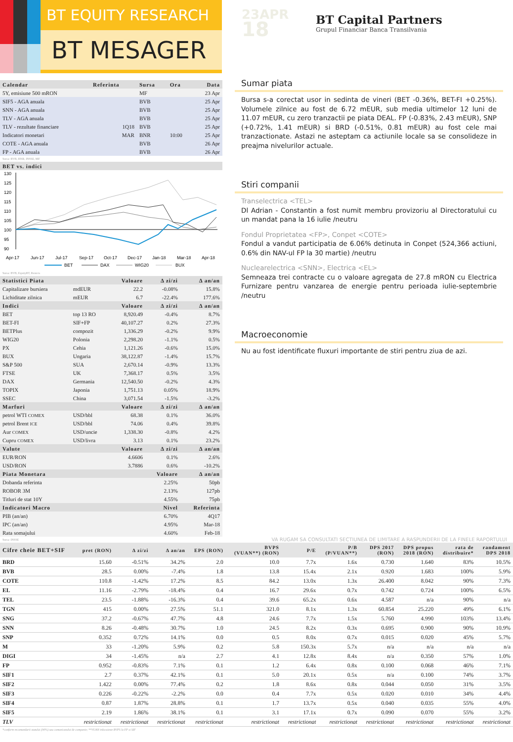BT EQUITY RESEARCH
BT MESAGER
23APR
18
BT Capital Partners
Grupul Financiar Banca Transilvania
| Calendar | Referinta | Sursa | Ora | Data |
| --- | --- | --- | --- | --- |
| 5Y, emisiune 500 mRON | | MF | | 23 Apr |
| SIF5 - AGA anuala | | BVB | | 25 Apr |
| SNN - AGA anuala | | BVB | | 25 Apr |
| TLV - AGA anuala | | BVB | | 25 Apr |
| TLV - rezultate financiare | 1Q18 | BVB | | 25 Apr |
| Indicatori monetari | MAR | BNR | 10:00 | 25 Apr |
| COTE - AGA anuala | | BVB | | 26 Apr |
| FP - AGA anuala | | BVB | | 26 Apr |
Sursa: BVB, BNR, INSSE, MF
| BET vs. indici |
| --- |
130
125
120
115
110
105
100
95
90
Apr-17
Jun-17
Jul-17
Sep-17
Oct-17
Dec-17
Jan-18
Mar-18
Apr-18
BET
DAX
WIG20
BUX
Sursa: BVB, EquityRT, Reuters
| Statistici Piata | | Valoare | Δ zi/zi | Δ an/an |
| --- | --- | --- | --- | --- |
| Capitalizare bursiera | mdEUR | 22.2 | -0.08% | 15.8% |
| Lichiditate zilnica | mEUR | 6.7 | -22.4% | 177.6% |
| Indici | | Valoare | Δ zi/zi | Δ an/an |
| BET | top 13 RO | 8,920.49 | -0.4% | 8.7% |
| BET-FI | SIF+FP | 40,107.27 | 0.2% | 27.3% |
| BETPlus | compozit | 1,336.29 | -0.2% | 9.9% |
| WIG20 | Polonia | 2,298.20 | -1.1% | 0.5% |
| PX | Cehia | 1,121.26 | -0.6% | 15.0% |
| BUX | Ungaria | 38,122.87 | -1.4% | 15.7% |
| S&P 500 | SUA | 2,670.14 | -0.9% | 13.3% |
| FTSE | UK | 7,368.17 | 0.5% | 3.5% |
| DAX | Germania | 12,540.50 | -0.2% | 4.3% |
| TOPIX | Japonia | 1,751.13 | 0.05% | 18.9% |
| SSEC | China | 3,071.54 | -1.5% | -3.2% |
| Marfuri | | Valoare | Δ zi/zi | Δ an/an |
| petrol WTI COMEX | USD/bbl | 68.38 | 0.1% | 36.0% |
| petrol Brent ICE | USD/bbl | 74.06 | 0.4% | 39.8% |
| Aur COMEX | USD/uncie | 1,338.30 | -0.8% | 4.2% |
| Cupru COMEX | USD/livra | 3.13 | 0.1% | 23.2% |
| Valute | | Valoare | Δ zi/zi | Δ an/an |
| EUR/RON | | 4.6606 | 0.1% | 2.6% |
| USD/RON | | 3.7886 | 0.6% | -10.2% |
| Piata Monetara | | | Valoare | Δ an/an |
| Dobanda referinta | | | 2.25% | 50pb |
| ROBOR 3M | | | 2.13% | 127pb |
| Titluri de stat 10Y | | | 4.55% | 75pb |
| Indicatori Macro | | | Nivel | Referinta |
| PIB (an/an) | | | 6.70% | 4Q17 |
| IPC (an/an) | | | 4.95% | Mar-18 |
| Rata somajului | | | 4.60% | Feb-18 |
Sumar piata
Bursa s-a corectat usor in sedinta de vineri (BET -0.36%, BET-FI +0.25%). Volumele zilnice au fost de 6.72 mEUR, sub media ultimelor 12 luni de 11.07 mEUR, cu zero tranzactii pe piata DEAL. FP (-0.83%, 2.43 mEUR), SNP (+0.72%, 1.41 mEUR) si BRD (-0.51%, 0.81 mEUR) au fost cele mai tranzactionate. Astazi ne asteptam ca actiunile locale sa se consolideze in preajma nivelurilor actuale.
Stiri companii
Transelectrica <TEL>
Dl Adrian - Constantin a fost numit membru provizoriu al Directoratului cu un mandat pana la 16 iulie /neutru
Fondul Proprietatea <FP>, Conpet <COTE>
Fondul a vandut participatia de 6.06% detinuta in Conpet (524,366 actiuni, 0.6% din NAV-ul FP la 30 martie) /neutru
Nuclearelectrica <SNN>, Electrica <EL>
Semneaza trei contracte cu o valoare agregata de 27.8 mRON cu Electrica Furnizare pentru vanzarea de energie pentru perioada iulie-septembrie /neutru
Macroeconomie
Nu au fost identificate fluxuri importante de stiri pentru ziua de azi.
Sursa: INSSE
VA RUGAM SA CONSULTATI SECTIUNEA DE LIMITARE A RASPUNDERII DE LA FINELE RAPORTULUI
| Cifre cheie BET+SIF | pret (RON) | Δ zi/zi | Δ an/an | EPS (RON) | BVPS (VUAN**) (RON) | P/E | P/B (P/VUAN**) | DPS 2017 (RON) | DPS propus 2018 (RON) | rata de distribuire* | randament DPS 2018 |
| --- | --- | --- | --- | --- | --- | --- | --- | --- | --- | --- | --- |
| BRD | 15.60 | -0.51% | 34.2% | 2.0 | 10.0 | 7.7x | 1.6x | 0.730 | 1.640 | 83% | 10.5% |
| BVB | 28.5 | 0.00% | -7.4% | 1.8 | 13.8 | 15.4x | 2.1x | 0.920 | 1.683 | 100% | 5.9% |
| COTE | 110.8 | -1.42% | 17.2% | 8.5 | 84.2 | 13.0x | 1.3x | 26.400 | 8.042 | 90% | 7.3% |
| EL | 11.16 | -2.79% | -18.4% | 0.4 | 16.7 | 29.6x | 0.7x | 0.742 | 0.724 | 100% | 6.5% |
| TEL | 23.5 | -1.88% | -16.3% | 0.4 | 39.6 | 65.2x | 0.6x | 4.587 | n/a | 90% | n/a |
| TGN | 415 | 0.00% | 27.5% | 51.1 | 321.0 | 8.1x | 1.3x | 60.854 | 25.220 | 49% | 6.1% |
| SNG | 37.2 | -0.67% | 47.7% | 4.8 | 24.6 | 7.7x | 1.5x | 5.760 | 4.990 | 103% | 13.4% |
| SNN | 8.26 | -0.48% | 30.7% | 1.0 | 24.5 | 8.2x | 0.3x | 0.695 | 0.900 | 90% | 10.9% |
| SNP | 0.352 | 0.72% | 14.1% | 0.0 | 0.5 | 8.0x | 0.7x | 0.015 | 0.020 | 45% | 5.7% |
| M | 33 | -1.20% | 5.9% | 0.2 | 5.8 | 150.3x | 5.7x | n/a | n/a | n/a | n/a |
| DIGI | 34 | -1.45% | n/a | 2.7 | 4.1 | 12.8x | 8.4x | n/a | 0.350 | 57% | 1.0% |
| FP | 0.952 | -0.83% | 7.1% | 0.1 | 1.2 | 6.4x | 0.8x | 0.100 | 0.068 | 46% | 7.1% |
| SIF1 | 2.7 | 0.37% | 42.1% | 0.1 | 5.0 | 20.1x | 0.5x | n/a | 0.100 | 74% | 3.7% |
| SIF2 | 1.422 | 0.00% | 77.4% | 0.2 | 1.8 | 8.6x | 0.8x | 0.044 | 0.050 | 31% | 3.5% |
| SIF3 | 0.226 | -0.22% | -2.2% | 0.0 | 0.4 | 7.7x | 0.5x | 0.020 | 0.010 | 34% | 4.4% |
| SIF4 | 0.87 | 1.87% | 28.8% | 0.1 | 1.7 | 13.7x | 0.5x | 0.040 | 0.035 | 55% | 4.0% |
| SIF5 | 2.19 | 1.86% | 38.1% | 0.1 | 3.1 | 17.1x | 0.7x | 0.090 | 0.070 | 55% | 3.2% |
| TLV | restrictionat | restrictionat | restrictionat | restrictionat | restrictionat | restrictionat | restrictionat | restrictionat | restrictionat | restrictionat | restrictionat |
*conform recomandarii statului (90%) sau comunicatului de companie; **VUAN inlocuieste BVPS la FP si SIF